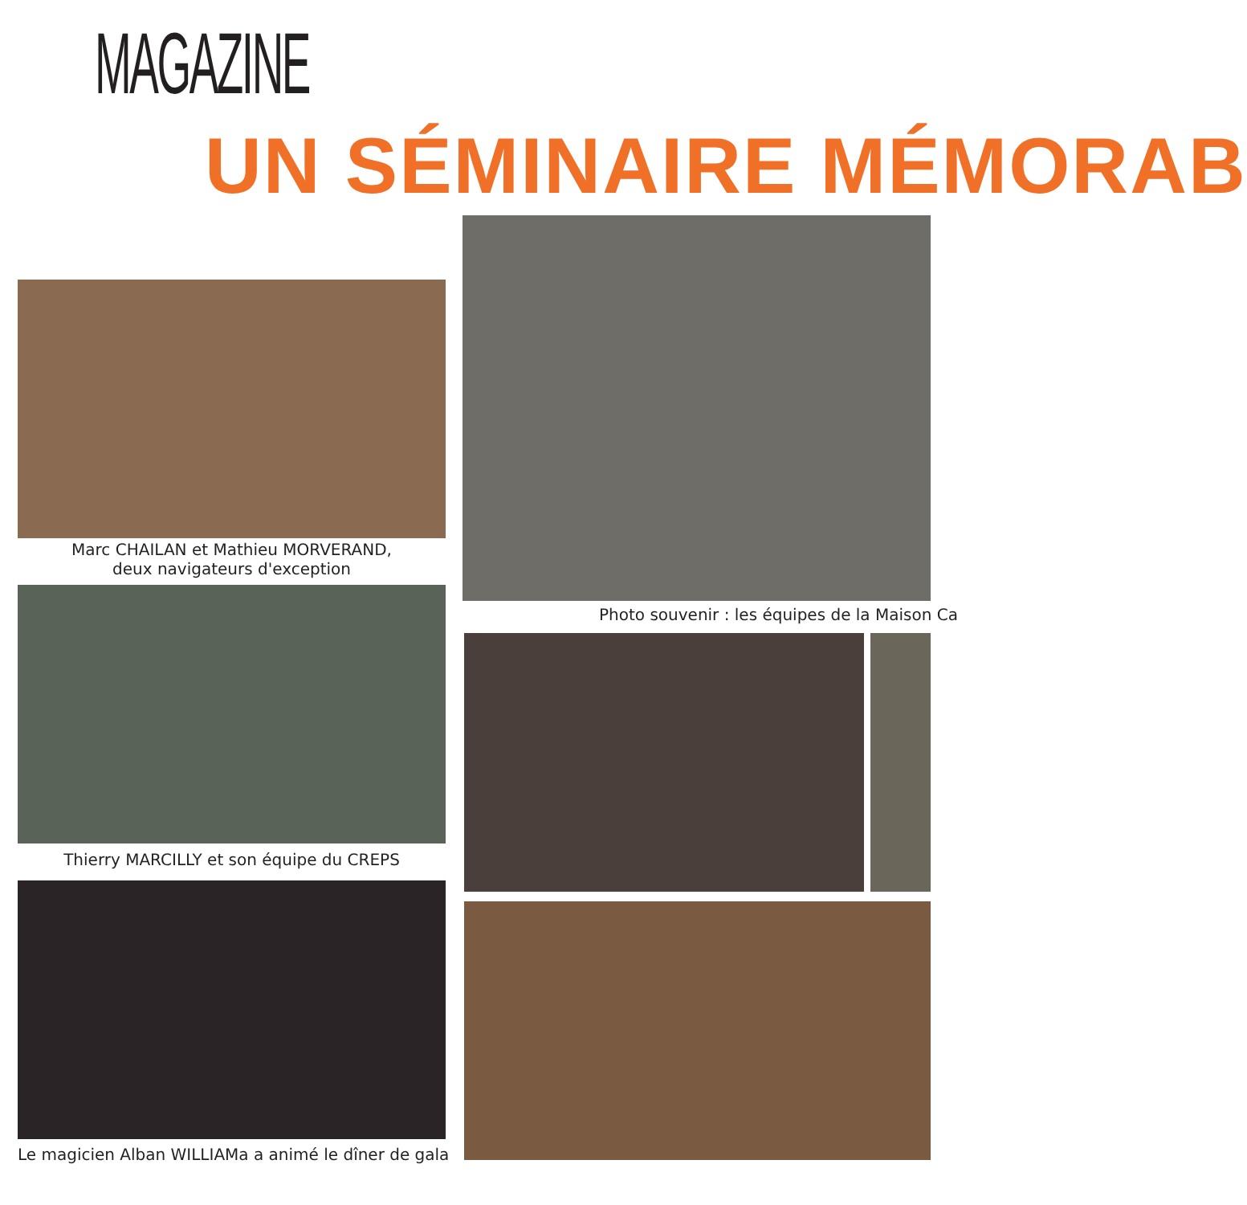MAGAZINE
UN SÉMINAIRE MÉMORAB
Marc CHAILAN et Mathieu MORVERAND,
deux navigateurs d'exception
Thierry MARCILLY et son équipe du CREPS
Le magicien Alban WILLIAMa a animé le dîner de gala
Photo souvenir : les équipes de la Maison Ca